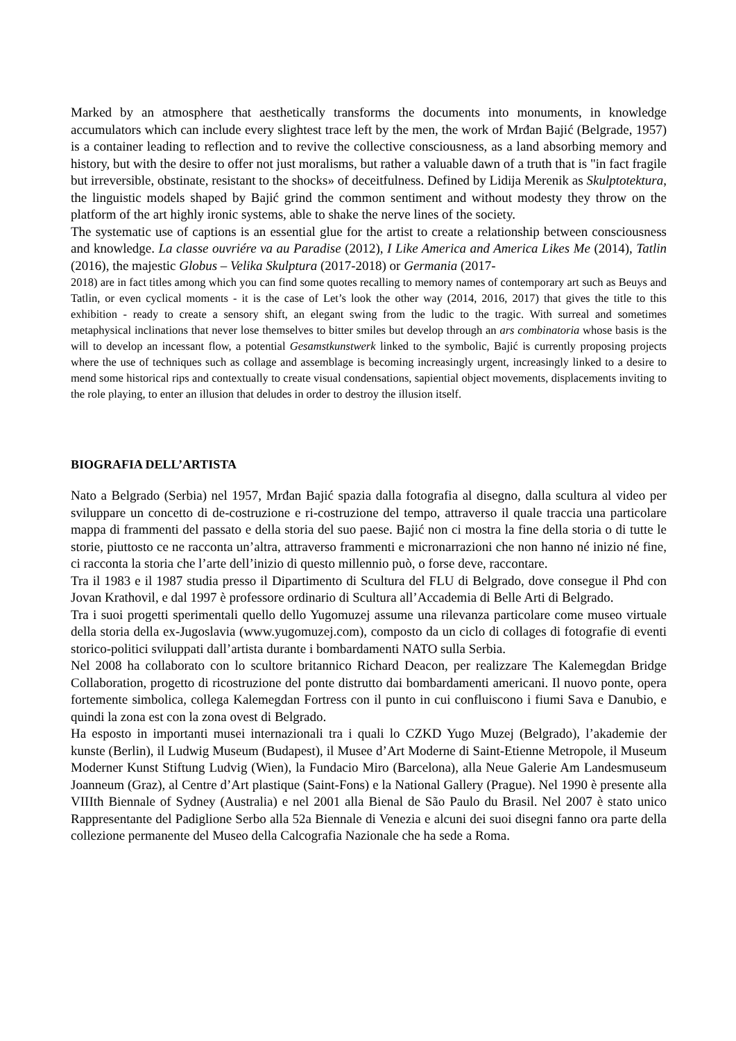Marked by an atmosphere that aesthetically transforms the documents into monuments, in knowledge accumulators which can include every slightest trace left by the men, the work of Mrđan Bajić (Belgrade, 1957) is a container leading to reflection and to revive the collective consciousness, as a land absorbing memory and history, but with the desire to offer not just moralisms, but rather a valuable dawn of a truth that is "in fact fragile but irreversible, obstinate, resistant to the shocks» of deceitfulness. Defined by Lidija Merenik as Skulptotektura, the linguistic models shaped by Bajić grind the common sentiment and without modesty they throw on the platform of the art highly ironic systems, able to shake the nerve lines of the society.
The systematic use of captions is an essential glue for the artist to create a relationship between consciousness and knowledge. La classe ouvriére va au Paradise (2012), I Like America and America Likes Me (2014), Tatlin (2016), the majestic Globus – Velika Skulptura (2017-2018) or Germania (2017-
2018) are in fact titles among which you can find some quotes recalling to memory names of contemporary art such as Beuys and Tatlin, or even cyclical moments - it is the case of Let’s look the other way (2014, 2016, 2017) that gives the title to this exhibition - ready to create a sensory shift, an elegant swing from the ludic to the tragic. With surreal and sometimes metaphysical inclinations that never lose themselves to bitter smiles but develop through an ars combinatoria whose basis is the will to develop an incessant flow, a potential Gesamstkunstwerk linked to the symbolic, Bajić is currently proposing projects where the use of techniques such as collage and assemblage is becoming increasingly urgent, increasingly linked to a desire to mend some historical rips and contextually to create visual condensations, sapiential object movements, displacements inviting to the role playing, to enter an illusion that deludes in order to destroy the illusion itself.
BIOGRAFIA DELL’ARTISTA
Nato a Belgrado (Serbia) nel 1957, Mrđan Bajić spazia dalla fotografia al disegno, dalla scultura al video per sviluppare un concetto di de-costruzione e ri-costruzione del tempo, attraverso il quale traccia una particolare mappa di frammenti del passato e della storia del suo paese. Bajić non ci mostra la fine della storia o di tutte le storie, piuttosto ce ne racconta un’altra, attraverso frammenti e micronarrazioni che non hanno né inizio né fine, ci racconta la storia che l’arte dell’inizio di questo millennio può, o forse deve, raccontare.
Tra il 1983 e il 1987 studia presso il Dipartimento di Scultura del FLU di Belgrado, dove consegue il Phd con Jovan Krathovil, e dal 1997 è professore ordinario di Scultura all’Accademia di Belle Arti di Belgrado.
Tra i suoi progetti sperimentali quello dello Yugomuzej assume una rilevanza particolare come museo virtuale della storia della ex-Jugoslavia (www.yugomuzej.com), composto da un ciclo di collages di fotografie di eventi storico-politici sviluppati dall’artista durante i bombardamenti NATO sulla Serbia.
Nel 2008 ha collaborato con lo scultore britannico Richard Deacon, per realizzare The Kalemegdan Bridge Collaboration, progetto di ricostruzione del ponte distrutto dai bombardamenti americani. Il nuovo ponte, opera fortemente simbolica, collega Kalemegdan Fortress con il punto in cui confluiscono i fiumi Sava e Danubio, e quindi la zona est con la zona ovest di Belgrado.
Ha esposto in importanti musei internazionali tra i quali lo CZKD Yugo Muzej (Belgrado), l’akademie der kunste (Berlin), il Ludwig Museum (Budapest), il Musee d’Art Moderne di Saint-Etienne Metropole, il Museum Moderner Kunst Stiftung Ludvig (Wien), la Fundacio Miro (Barcelona), alla Neue Galerie Am Landesmuseum Joanneum (Graz), al Centre d’Art plastique (Saint-Fons) e la National Gallery (Prague). Nel 1990 è presente alla VIIIth Biennale of Sydney (Australia) e nel 2001 alla Bienal de São Paulo du Brasil. Nel 2007 è stato unico Rappresentante del Padiglione Serbo alla 52a Biennale di Venezia e alcuni dei suoi disegni fanno ora parte della collezione permanente del Museo della Calcografia Nazionale che ha sede a Roma.